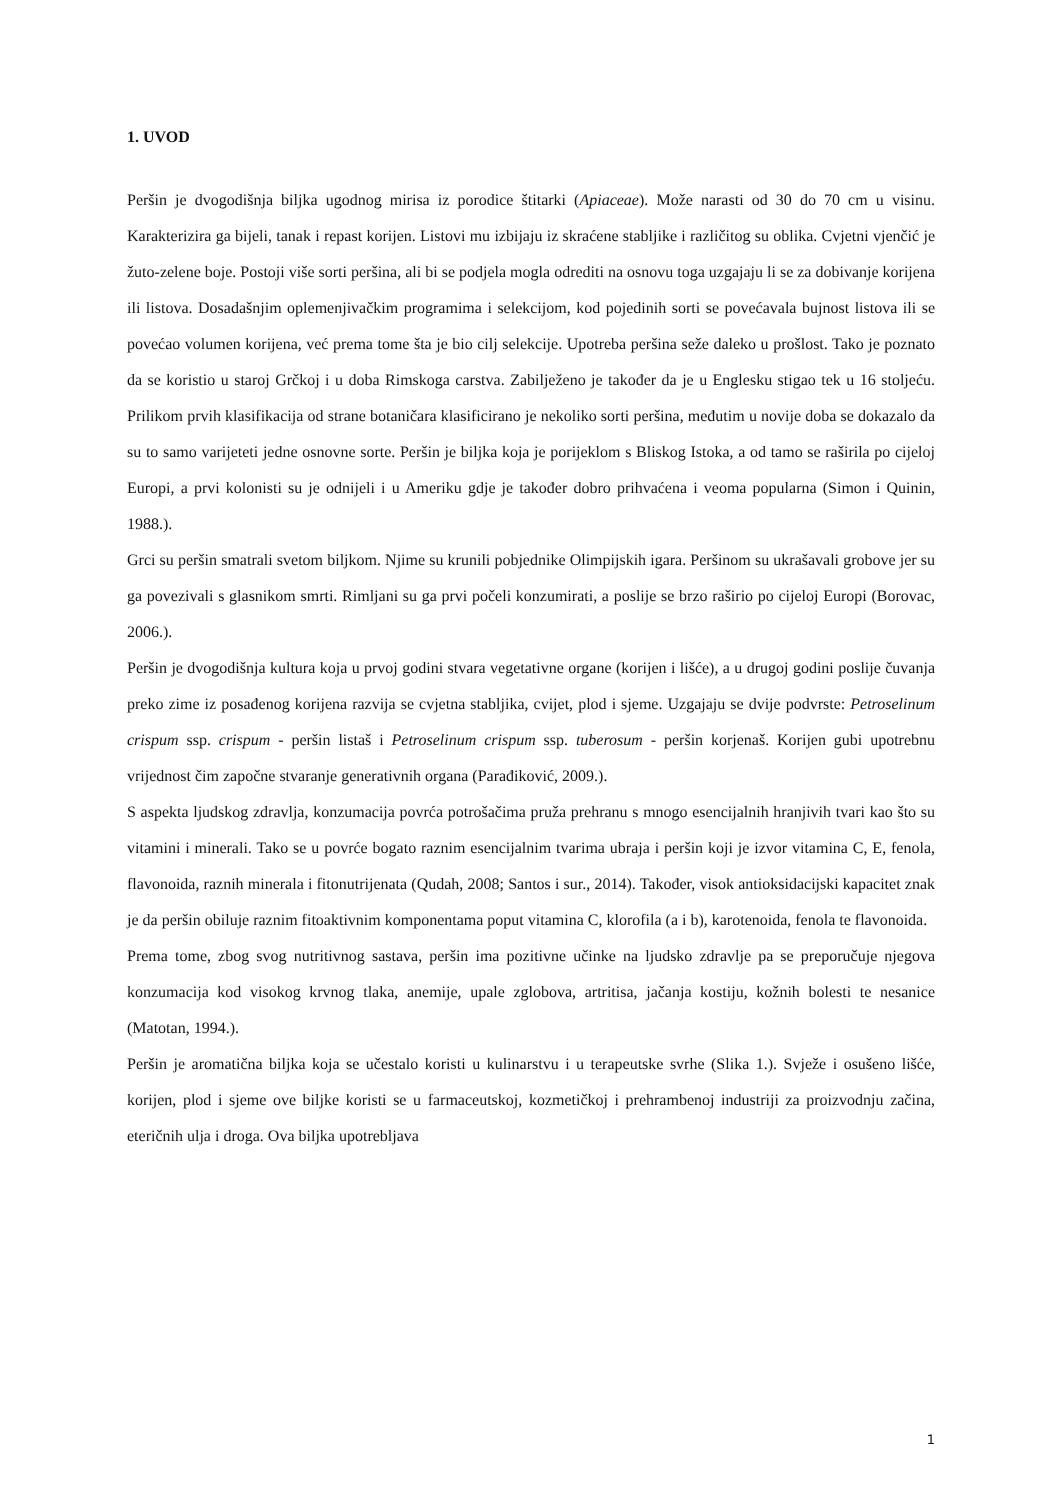1. UVOD
Peršin je dvogodišnja biljka ugodnog mirisa iz porodice štitarki (Apiaceae). Može narasti od 30 do 70 cm u visinu. Karakterizira ga bijeli, tanak i repast korijen. Listovi mu izbijaju iz skraćene stabljike i različitog su oblika. Cvjetni vjenčić je žuto-zelene boje. Postoji više sorti peršina, ali bi se podjela mogla odrediti na osnovu toga uzgajaju li se za dobivanje korijena ili listova. Dosadašnjim oplemenjivačkim programima i selekcijom, kod pojedinih sorti se povećavala bujnost listova ili se povećao volumen korijena, već prema tome šta je bio cilj selekcije. Upotreba peršina seže daleko u prošlost. Tako je poznato da se koristio u staroj Grčkoj i u doba Rimskoga carstva. Zabilježeno je također da je u Englesku stigao tek u 16 stoljeću. Prilikom prvih klasifikacija od strane botaničara klasificirano je nekoliko sorti peršina, međutim u novije doba se dokazalo da su to samo varijeteti jedne osnovne sorte. Peršin je biljka koja je porijeklom s Bliskog Istoka, a od tamo se raširila po cijeloj Europi, a prvi kolonisti su je odnijeli i u Ameriku gdje je također dobro prihvaćena i veoma popularna (Simon i Quinin, 1988.).
Grci su peršin smatrali svetom biljkom. Njime su krunili pobjednike Olimpijskih igara. Peršinom su ukrašavali grobove jer su ga povezivali s glasnikom smrti. Rimljani su ga prvi počeli konzumirati, a poslije se brzo raširio po cijeloj Europi (Borovac, 2006.).
Peršin je dvogodišnja kultura koja u prvoj godini stvara vegetativne organe (korijen i lišće), a u drugoj godini poslije čuvanja preko zime iz posađenog korijena razvija se cvjetna stabljika, cvijet, plod i sjeme. Uzgajaju se dvije podvrste: Petroselinum crispum ssp. crispum - peršin listaš i Petroselinum crispum ssp. tuberosum - peršin korjenaš. Korijen gubi upotrebnu vrijednost čim započne stvaranje generativnih organa (Parađiković, 2009.).
S aspekta ljudskog zdravlja, konzumacija povrća potrošačima pruža prehranu s mnogo esencijalnih hranjivih tvari kao što su vitamini i minerali. Tako se u povrće bogato raznim esencijalnim tvarima ubraja i peršin koji je izvor vitamina C, E, fenola, flavonoida, raznih minerala i fitonutrijenata (Qudah, 2008; Santos i sur., 2014). Također, visok antioksidacijski kapacitet znak je da peršin obiluje raznim fitoaktivnim komponentama poput vitamina C, klorofila (a i b), karotenoida, fenola te flavonoida.
Prema tome, zbog svog nutritivnog sastava, peršin ima pozitivne učinke na ljudsko zdravlje pa se preporučuje njegova konzumacija kod visokog krvnog tlaka, anemije, upale zglobova, artritisa, jačanja kostiju, kožnih bolesti te nesanice (Matotan, 1994.).
Peršin je aromatična biljka koja se učestalo koristi u kulinarstvu i u terapeutske svrhe (Slika 1.). Svježe i osušeno lišće, korijen, plod i sjeme ove biljke koristi se u farmaceutskoj, kozmetičkoj i prehrambenoj industriji za proizvodnju začina, eteričnih ulja i droga. Ova biljka upotrebljava
1